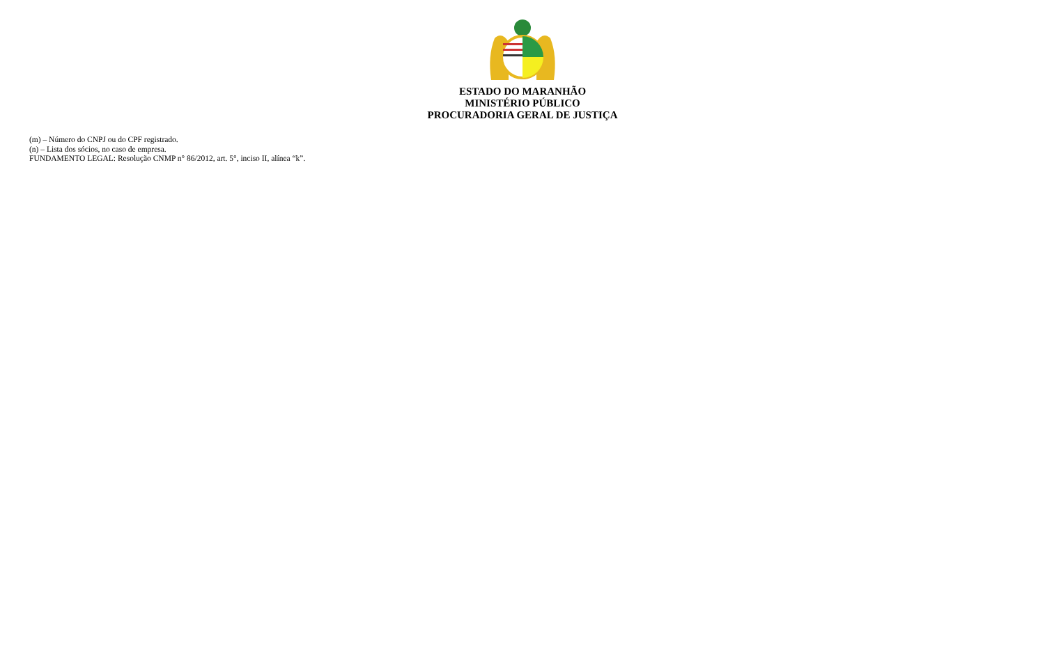ESTADO DO MARANHÃO
MINISTÉRIO PÚBLICO
PROCURADORIA GERAL DE JUSTIÇA
(m) – Número do CNPJ ou do CPF registrado.
(n) – Lista dos sócios, no caso de empresa.
FUNDAMENTO LEGAL: Resolução CNMP n° 86/2012, art. 5°, inciso II, alínea “k”.